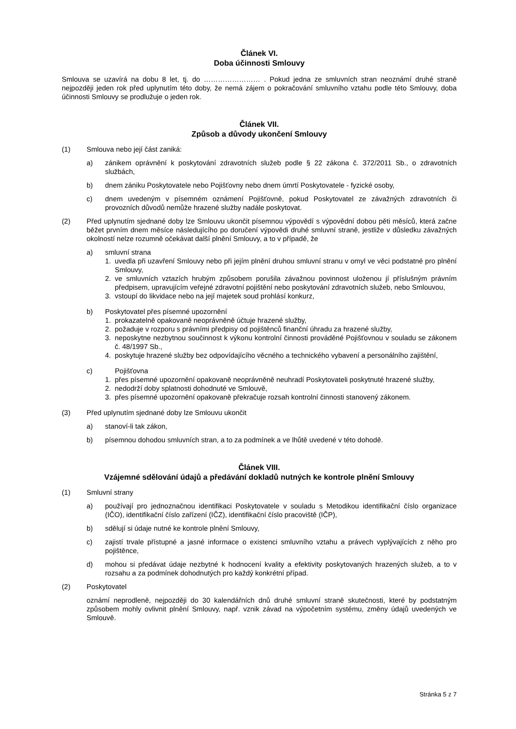Článek VI.
Doba účinnosti Smlouvy
Smlouva se uzavírá na dobu 8 let, tj. do …………………… . Pokud jedna ze smluvních stran neoznámí druhé straně nejpozději jeden rok před uplynutím této doby, že nemá zájem o pokračování smluvního vztahu podle této Smlouvy, doba účinnosti Smlouvy se prodlužuje o jeden rok.
Článek VII.
Způsob a důvody ukončení Smlouvy
(1) Smlouva nebo její část zaniká:
a) zánikem oprávnění k poskytování zdravotních služeb podle § 22 zákona č. 372/2011 Sb., o zdravotních službách,
b) dnem zániku Poskytovatele nebo Pojišťovny nebo dnem úmrtí Poskytovatele - fyzické osoby,
c) dnem uvedeným v písemném oznámení Pojišťovně, pokud Poskytovatel ze závažných zdravotních či provozních důvodů nemůže hrazené služby nadále poskytovat.
(2) Před uplynutím sjednané doby lze Smlouvu ukončit písemnou výpovědí s výpovědní dobou pěti měsíců, která začne běžet prvním dnem měsíce následujícího po doručení výpovědi druhé smluvní straně, jestliže v důsledku závažných okolností nelze rozumně očekávat další plnění Smlouvy, a to v případě, že
a) smluvní strana
1. uvedla při uzavření Smlouvy nebo při jejím plnění druhou smluvní stranu v omyl ve věci podstatné pro plnění Smlouvy,
2. ve smluvních vztazích hrubým způsobem porušila závažnou povinnost uloženou jí příslušným právním předpisem, upravujícím veřejné zdravotní pojištění nebo poskytování zdravotních služeb, nebo Smlouvou,
3. vstoupí do likvidace nebo na její majetek soud prohlásí konkurz,
b) Poskytovatel přes písemné upozornění
1. prokazatelně opakovaně neoprávněně účtuje hrazené služby,
2. požaduje v rozporu s právními předpisy od pojištěnců finanční úhradu za hrazené služby,
3. neposkytne nezbytnou součinnost k výkonu kontrolní činnosti prováděné Pojišťovnou v souladu se zákonem č. 48/1997 Sb.,
4. poskytuje hrazené služby bez odpovídajícího věcného a technického vybavení a personálního zajištění,
c) Pojišťovna
1. přes písemné upozornění opakovaně neoprávněně neuhradí Poskytovateli poskytnuté hrazené služby,
2. nedodrží doby splatnosti dohodnuté ve Smlouvě,
3. přes písemné upozornění opakovaně překračuje rozsah kontrolní činnosti stanovený zákonem.
(3) Před uplynutím sjednané doby lze Smlouvu ukončit
a) stanoví-li tak zákon,
b) písemnou dohodou smluvních stran, a to za podmínek a ve lhůtě uvedené v této dohodě.
Článek VIII.
Vzájemné sdělování údajů a předávání dokladů nutných ke kontrole plnění Smlouvy
(1) Smluvní strany
a) používají pro jednoznačnou identifikaci Poskytovatele v souladu s Metodikou identifikační číslo organizace (IČO), identifikační číslo zařízení (IČZ), identifikační číslo pracoviště (IČP),
b) sdělují si údaje nutné ke kontrole plnění Smlouvy,
c) zajistí trvale přístupné a jasné informace o existenci smluvního vztahu a právech vyplývajících z něho pro pojištěnce,
d) mohou si předávat údaje nezbytné k hodnocení kvality a efektivity poskytovaných hrazených služeb, a to v rozsahu a za podmínek dohodnutých pro každý konkrétní případ.
(2) Poskytovatel
oznámí neprodleně, nejpozději do 30 kalendářních dnů druhé smluvní straně skutečnosti, které by podstatným způsobem mohly ovlivnit plnění Smlouvy, např. vznik závad na výpočetním systému, změny údajů uvedených ve Smlouvě.
Stránka 5 z 7